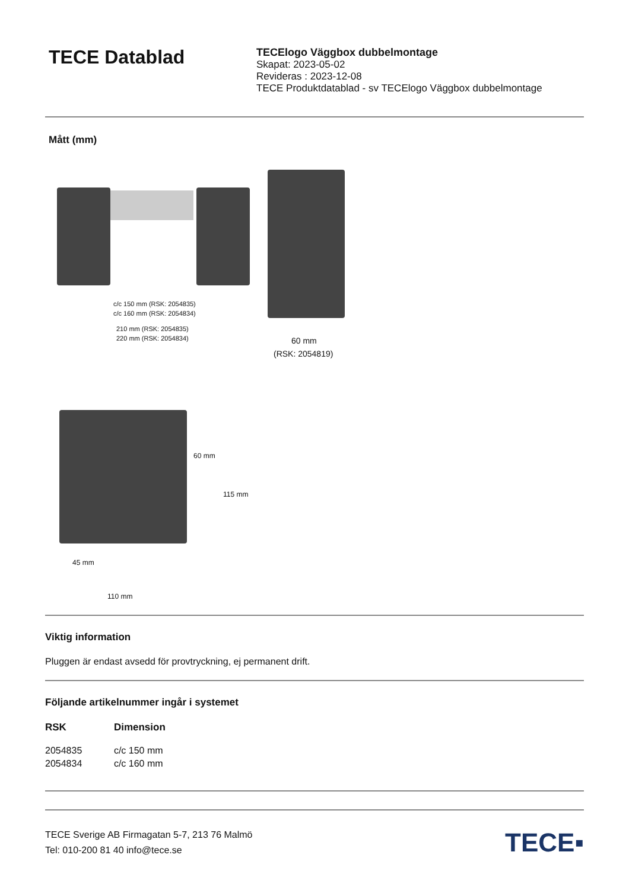TECE Datablad
TECElogo Väggbox dubbelmontage
Skapat: 2023-05-02
Revideras : 2023-12-08
TECE Produktdatablad - sv TECElogo Väggbox dubbelmontage
Mått (mm)
c/c 150 mm (RSK: 2054835)
c/c 160 mm (RSK: 2054834)
210 mm (RSK: 2054835)
220 mm (RSK: 2054834) 60 mm
(RSK: 2054819)
60 mm
115 mm
45 mm
110 mm
Viktig information
Pluggen är endast avsedd för provtryckning, ej permanent drift.
Följande artikelnummer ingår i systemet
| RSK | Dimension |
| --- | --- |
| 2054835 | c/c 150 mm |
| 2054834 | c/c 160 mm |
TECE Sverige AB Firmagatan 5-7, 213 76 Malmö
Tel: 010-200 81 40 info@tece.se
TECE▪